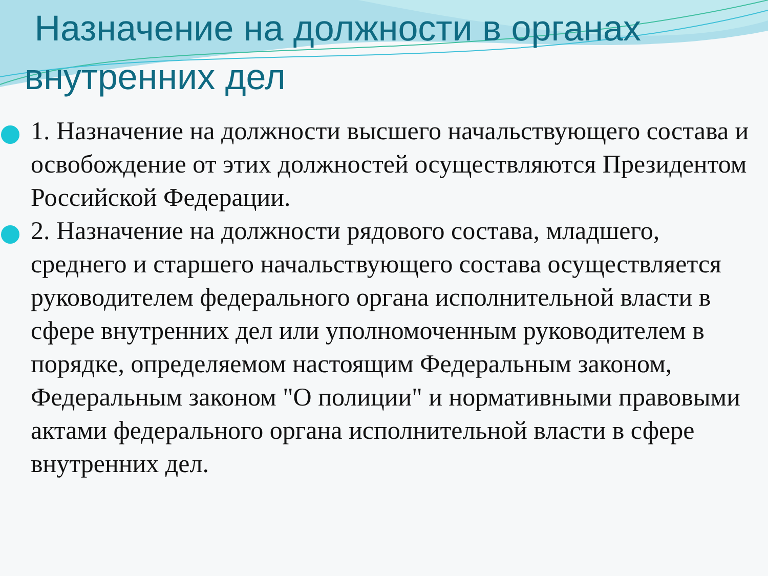Назначение на должности в органах
внутренних дел
1. Назначение на должности высшего начальствующего состава и освобождение от этих должностей осуществляются Президентом Российской Федерации.
2. Назначение на должности рядового состава, младшего, среднего и старшего начальствующего состава осуществляется руководителем федерального органа исполнительной власти в сфере внутренних дел или уполномоченным руководителем в порядке, определяемом настоящим Федеральным законом, Федеральным законом "О полиции" и нормативными правовыми актами федерального органа исполнительной власти в сфере внутренних дел.